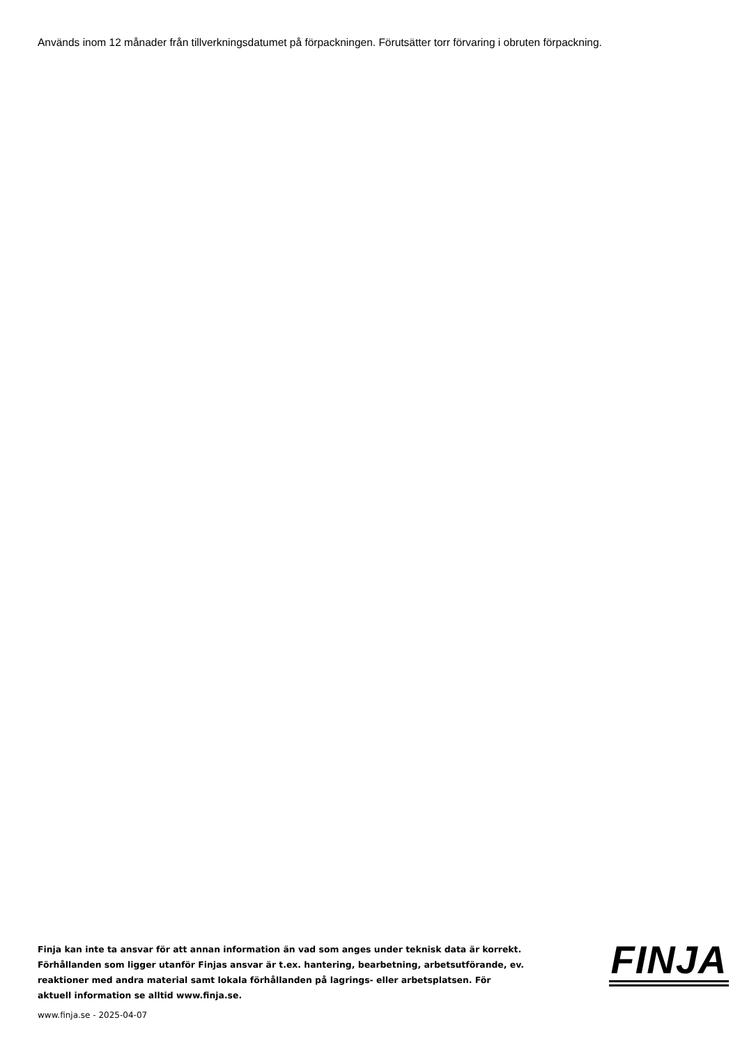Används inom 12 månader från tillverkningsdatumet på förpackningen. Förutsätter torr förvaring i obruten förpackning.
Finja kan inte ta ansvar för att annan information än vad som anges under teknisk data är korrekt. Förhållanden som ligger utanför Finjas ansvar är t.ex. hantering, bearbetning, arbetsutförande, ev. reaktioner med andra material samt lokala förhållanden på lagrings- eller arbetsplatsen. För aktuell information se alltid www.finja.se.
FINJA
www.finja.se - 2025-04-07